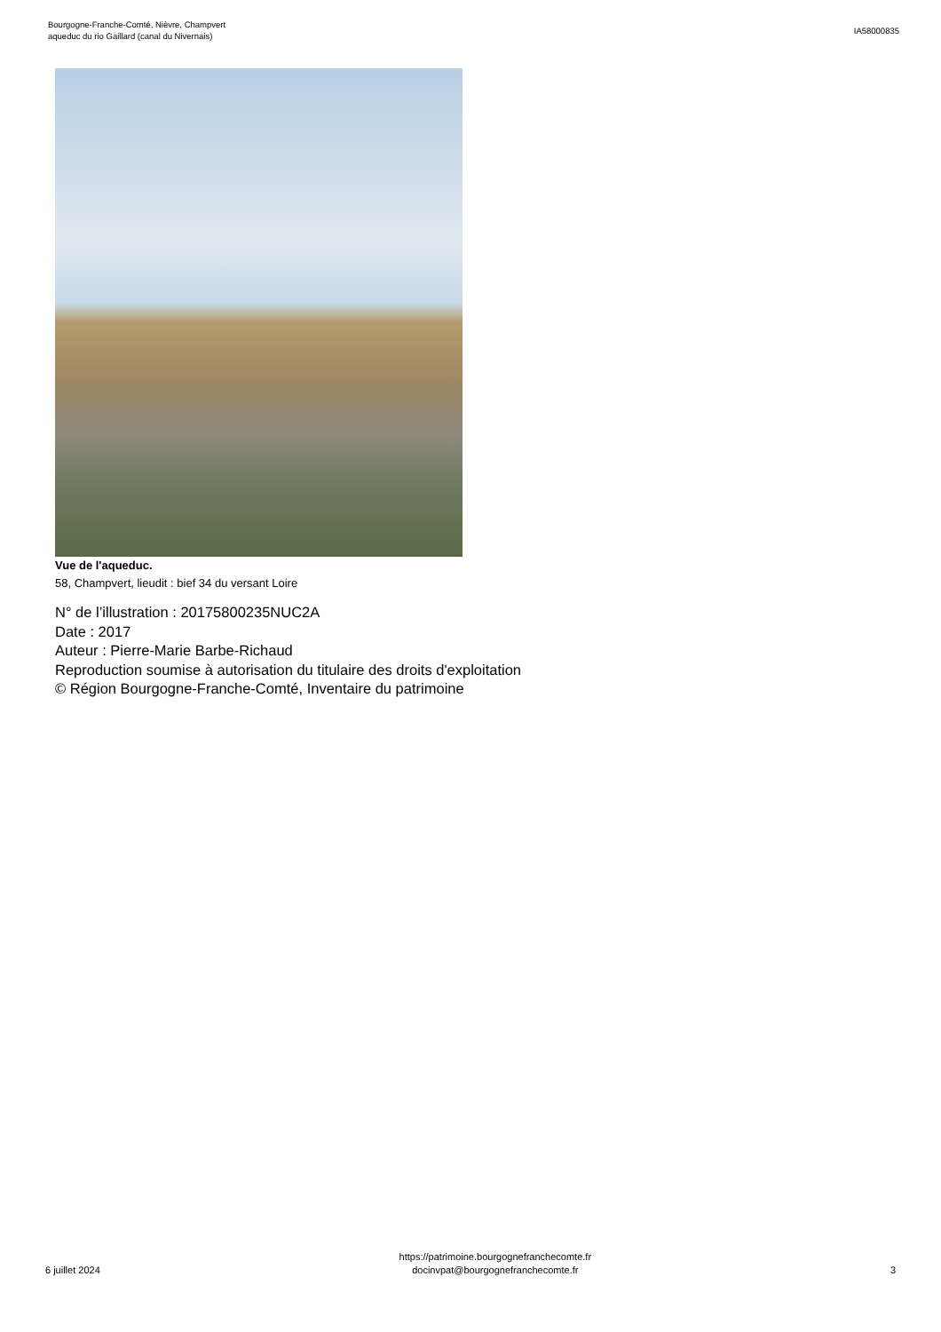Bourgogne-Franche-Comté, Nièvre, Champvert
aqueduc du rio Gaillard (canal du Nivernais)
IA58000835
Vue de l'aqueduc.
58, Champvert, lieudit : bief 34 du versant Loire
N° de l’illustration : 20175800235NUC2A
Date : 2017
Auteur : Pierre-Marie Barbe-Richaud
Reproduction soumise à autorisation du titulaire des droits d'exploitation
© Région Bourgogne-Franche-Comté, Inventaire du patrimoine
6 juillet 2024
https://patrimoine.bourgognefranchecomte.fr
docinvpat@bourgognefranchecomte.fr
3